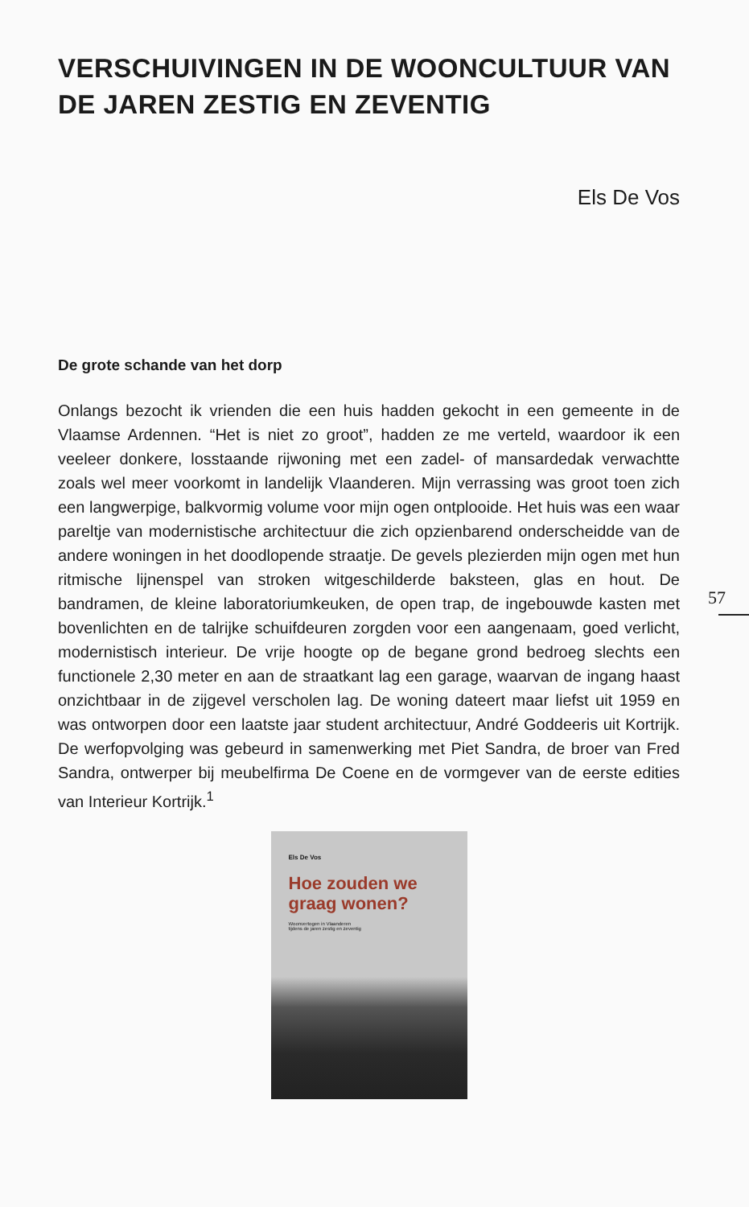VERSCHUIVINGEN IN DE WOONCULTUUR VAN DE JAREN ZESTIG EN ZEVENTIG
Els De Vos
De grote schande van het dorp
Onlangs bezocht ik vrienden die een huis hadden gekocht in een gemeente in de Vlaamse Ardennen. “Het is niet zo groot”, hadden ze me verteld, waardoor ik een veeleer donkere, losstaande rijwoning met een zadel- of mansardedak verwachtte zoals wel meer voorkomt in landelijk Vlaanderen. Mijn verrassing was groot toen zich een langwerpige, balkvormig volume voor mijn ogen ontplooide. Het huis was een waar pareltje van modernistische architectuur die zich opzienbarend onderscheidde van de andere woningen in het doodlopende straatje. De gevels plezierden mijn ogen met hun ritmische lijnenspel van stroken witgeschilderde baksteen, glas en hout. De bandramen, de kleine laboratoriumkeuken, de open trap, de ingebouwde kasten met bovenlichten en de talrijke schuifdeuren zorgden voor een aangenaam, goed verlicht, modernistisch interieur. De vrije hoogte op de begane grond bedroeg slechts een functionele 2,30 meter en aan de straatkant lag een garage, waarvan de ingang haast onzichtbaar in de zijgevel verscholen lag. De woning dateert maar liefst uit 1959 en was ontworpen door een laatste jaar student architectuur, André Goddeeris uit Kortrijk. De werfopvolging was gebeurd in samenwerking met Piet Sandra, de broer van Fred Sandra, ontwerper bij meubelfirma De Coene en de vormgever van de eerste edities van Interieur Kortrijk.<sup>1</sup>
Els De Vos
Hoe zouden we
graag wonen?
Woonvertogen in Vlaanderen
tijdens de jaren zestig en zeventig
57